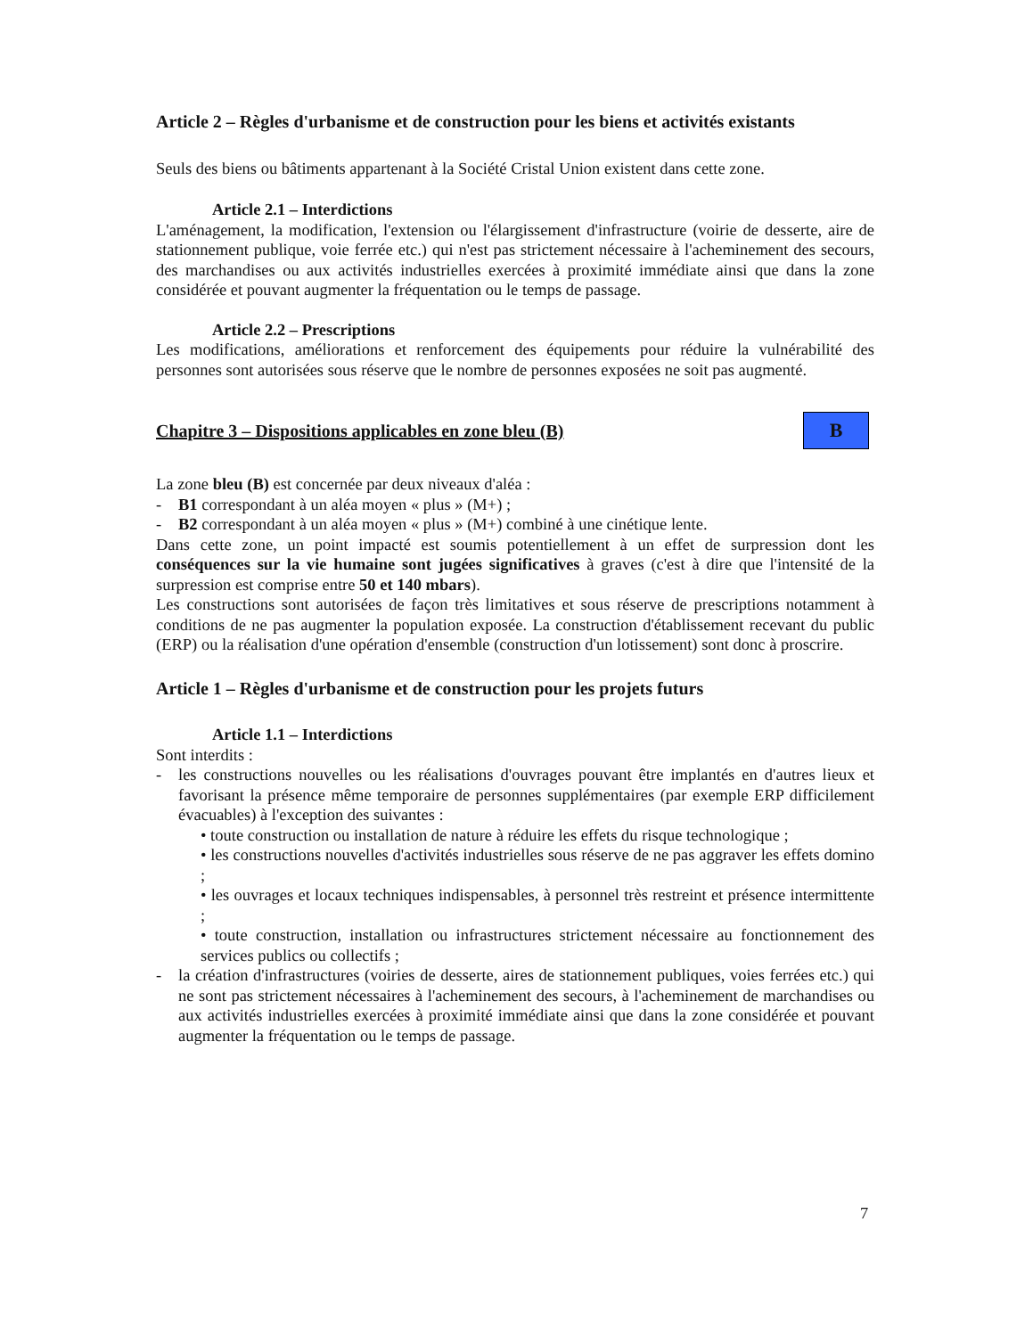Article 2 – Règles d'urbanisme et de construction pour les biens et activités existants
Seuls des biens ou bâtiments appartenant à la Société Cristal Union existent dans cette zone.
Article 2.1 – Interdictions
L'aménagement, la modification, l'extension ou l'élargissement d'infrastructure (voirie de desserte, aire de stationnement publique, voie ferrée etc.) qui n'est pas strictement nécessaire à l'acheminement des secours, des marchandises ou aux activités industrielles exercées à proximité immédiate ainsi que dans la zone considérée et pouvant augmenter la fréquentation ou le temps de passage.
Article 2.2 – Prescriptions
Les modifications, améliorations et renforcement des équipements pour réduire la vulnérabilité des personnes sont autorisées sous réserve que le nombre de personnes exposées ne soit pas augmenté.
Chapitre 3 – Dispositions applicables en zone bleu (B)
B
La zone bleu (B) est concernée par deux niveaux d'aléa :
- B1 correspondant à un aléa moyen « plus » (M+) ;
- B2 correspondant à un aléa moyen « plus » (M+) combiné à une cinétique lente.
Dans cette zone, un point impacté est soumis potentiellement à un effet de surpression dont les conséquences sur la vie humaine sont jugées significatives à graves (c'est à dire que l'intensité de la surpression est comprise entre 50 et 140 mbars).
Les constructions sont autorisées de façon très limitatives et sous réserve de prescriptions notamment à conditions de ne pas augmenter la population exposée. La construction d'établissement recevant du public (ERP) ou la réalisation d'une opération d'ensemble (construction d'un lotissement) sont donc à proscrire.
Article 1 – Règles d'urbanisme et de construction pour les projets futurs
Article 1.1 – Interdictions
Sont interdits :
- les constructions nouvelles ou les réalisations d'ouvrages pouvant être implantés en d'autres lieux et favorisant la présence même temporaire de personnes supplémentaires (par exemple ERP difficilement évacuables) à l'exception des suivantes :
• toute construction ou installation de nature à réduire les effets du risque technologique ;
• les constructions nouvelles d'activités industrielles sous réserve de ne pas aggraver les effets domino ;
• les ouvrages et locaux techniques indispensables, à personnel très restreint et présence intermittente ;
• toute construction, installation ou infrastructures strictement nécessaire au fonctionnement des services publics ou collectifs ;
- la création d'infrastructures (voiries de desserte, aires de stationnement publiques, voies ferrées etc.) qui ne sont pas strictement nécessaires à l'acheminement des secours, à l'acheminement de marchandises ou aux activités industrielles exercées à proximité immédiate ainsi que dans la zone considérée et pouvant augmenter la fréquentation ou le temps de passage.
7